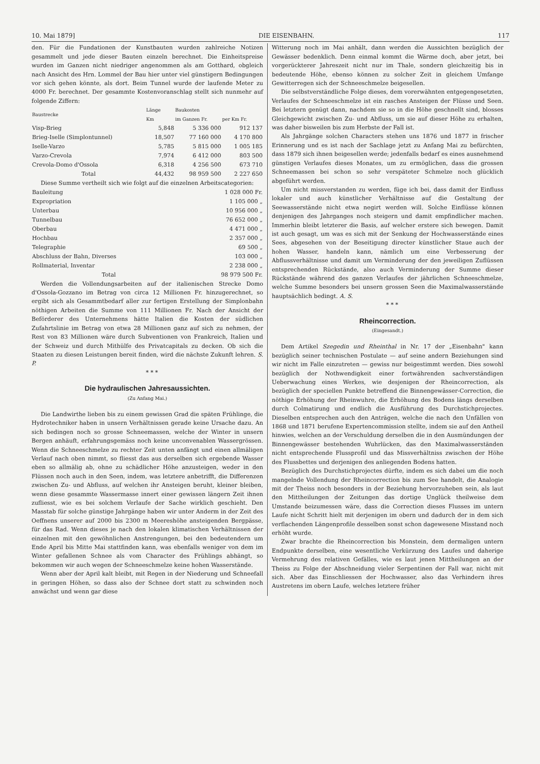10. Mai 1879] DIE EISENBAHN. 117
den. Für die Fundationen der Kunstbauten wurden zahlreiche Notizen gesammelt und jede dieser Bauten einzeln berechnet. Die Einheitspreise wurden im Ganzen nicht niedriger angenommen als am Gotthard, obgleich nach Ansicht des Hrn. Lommel der Bau hier unter viel günstigern Bedingungen vor sich gehen könnte, als dort. Beim Tunnel wurde der laufende Meter zu 4000 Fr. berechnet. Der gesammte Kostenvoranschlag stellt sich nunmehr auf folgende Ziffern:
| Baustrecke | Länge | Baukosten | |
| --- | --- | --- | --- |
| | Km | im Ganzen Fr. | per Km Fr. |
| Visp-Brieg | 5,848 | 5 336 000 | 912 137 |
| Brieg-Iselle (Simplontunnel) | 18,507 | 77 160 000 | 4 170 800 |
| Iselle-Varzo | 5,785 | 5 815 000 | 1 005 185 |
| Varzo-Crevola | 7,974 | 6 412 000 | 803 500 |
| Crevola-Domo d'Ossola | 6,318 | 4 256 500 | 673 710 |
| Total | 44,432 | 98 959 500 | 2 227 650 |
Diese Summe vertheilt sich wie folgt auf die einzelnen Arbeitscategorien:
| Bauleitung | 1 028 000 Fr. |
| Expropriation | 1 105 000 „ |
| Unterbau | 10 956 000 „ |
| Tunnelbau | 76 652 000 „ |
| Oberbau | 4 471 000 „ |
| Hochbau | 2 357 000 „ |
| Telegraphie | 69 500 „ |
| Abschluss der Bahn, Diverses | 103 000 „ |
| Rollmaterial, Inventar | 2 238 000 „ |
| Total | 98 979 500 Fr. |
Werden die Vollendungsarbeiten auf der italienischen Strecke Domo d'Ossola-Gozzano im Betrag von circa 12 Millionen Fr. hinzugerechnet, so ergibt sich als Gesammtbedarf aller zur fertigen Erstellung der Simplonbahn nöthigen Arbeiten die Summe von 111 Millionen Fr. Nach der Ansicht der Beförderer des Unternehmens hätte Italien die Kosten der südlichen Zufahrtslinie im Betrag von etwa 28 Millionen ganz auf sich zu nehmen, der Rest von 83 Millionen wäre durch Subventionen von Frankreich, Italien und der Schweiz und durch Mithülfe des Privatcapitals zu decken. Ob sich die Staaten zu diesen Leistungen bereit finden, wird die nächste Zukunft lehren. S. P.
* * *
Die hydraulischen Jahresaussichten.
(Zu Anfang Mai.)
Die Landwirthe lieben bis zu einem gewissen Grad die späten Frühlinge, die Hydrotechniker haben in unsern Verhältnissen gerade keine Ursache dazu. An sich bedingen noch so grosse Schneemassen, welche der Winter in unsern Bergen anhäuft, erfahrungsgemäss noch keine unconvenablen Wassergrössen. Wenn die Schneeschmelze zu rechter Zeit unten anfängt und einen allmäligen Verlauf nach oben nimmt, so fliesst das aus derselben sich ergebende Wasser eben so allmälig ab, ohne zu schädlicher Höhe anzusteigen, weder in den Flüssen noch auch in den Seen, indem, was letztere anbetrifft, die Differenzen zwischen Zu- und Abfluss, auf welchen ihr Ansteigen beruht, kleiner bleiben, wenn diese gesammte Wassermasse innert einer gewissen längern Zeit ihnen zufliesst, wie es bei solchem Verlaufe der Sache wirklich geschieht. Den Masstab für solche günstige Jahrgänge haben wir unter Anderm in der Zeit des Oeffnens unserer auf 2000 bis 2300 m Meereshöhe ansteigenden Bergpässe, für das Rad. Wenn dieses je nach den lokalen klimatischen Verhältnissen der einzelnen mit den gewöhnlichen Anstrengungen, bei den bedeutendern um Ende April bis Mitte Mai stattfinden kann, was ebenfalls weniger von dem im Winter gefallenen Schnee als vom Character des Frühlings abhängt, so bekommen wir auch wegen der Schneeschmelze keine hohen Wasserstände.
Wenn aber der April kalt bleibt, mit Regen in der Niederung und Schneefall in geringen Höhen, so dass also der Schnee dort statt zu schwinden noch anwächst und wenn gar diese
Witterung noch im Mai anhält, dann werden die Aussichten bezüglich der Gewässer bedenklich. Denn einmal kommt die Wärme doch, aber jetzt, bei vorgerückterer Jahreszeit nicht nur im Thale, sondern gleichzeitig bis in bedeutende Höhe, ebenso können zu solcher Zeit in gleichem Umfange Gewitterregen sich der Schneeschmelze beigesellen.
Die selbstverständliche Folge dieses, dem vorerwähnten entgegengesetzten, Verlaufes der Schneeschmelze ist ein rasches Ansteigen der Flüsse und Seen. Bei letztern genügt dann, nachdem sie so in die Höhe geschnellt sind, blosses Gleichgewicht zwischen Zu- und Abfluss, um sie auf dieser Höhe zu erhalten, was daher bisweilen bis zum Herbste der Fall ist.
Als Jahrgänge solchen Characters stehen uns 1876 und 1877 in frischer Erinnerung und es ist nach der Sachlage jetzt zu Anfang Mai zu befürchten, dass 1879 sich ihnen beigesellen werde; jedenfalls bedarf es eines ausnehmend günstigen Verlaufes dieses Monates, um zu ermöglichen, dass die grossen Schneemassen bei schon so sehr verspäteter Schmelze noch glücklich abgeführt werden.
Um nicht missverstanden zu werden, füge ich bei, dass damit der Einfluss lokaler und auch künstlicher Verhältnisse auf die Gestaltung der Seewasserstände nicht etwa negirt werden will. Solche Einflüsse können denjenigen des Jahrganges noch steigern und damit empfindlicher machen. Immerhin bleibt letzterer die Basis, auf welcher erstere sich bewegen. Damit ist auch gesagt, um was es sich mit der Senkung der Hochwasserstände eines Sees, abgesehen von der Beseitigung directer künstlicher Staue auch der hohen Wasser, handeln kann, nämlich um eine Verbesserung der Abflussverhältnisse und damit um Verminderung der den jeweiligen Zuflüssen entsprechenden Rückstände, also auch Verminderung der Summe dieser Rückstände während des ganzen Verlaufes der jährlichen Schneeschmelze, welche Summe besonders bei unsern grossen Seen die Maximalwasserstände hauptsächlich bedingt. A. S.
* * *
Rheincorrection.
(Eingesandt.)
Dem Artikel Szegedin und Rheinthal in Nr. 17 der „Eisenbahn" kann bezüglich seiner technischen Postulate — auf seine andern Beziehungen sind wir nicht im Falle einzutreten — gewiss nur beigestimmt werden. Dies sowohl bezüglich der Nothwendigkeit einer fortwährenden sachverständigen Ueberwachung eines Werkes, wie desjenigen der Rheincorrection, als bezüglich der speciellen Punkte betreffend die Binnengewässer-Correction, die nöthige Erhöhung der Rheinwuhre, die Erhöhung des Bodens längs derselben durch Colmatirung und endlich die Ausführung des Durchstichprojectes. Dieselben entsprechen auch den Anträgen, welche die nach den Unfällen von 1868 und 1871 berufene Expertencommission stellte, indem sie auf den Antheil hinwies, welchen an der Verschuldung derselben die in den Ausmündungen der Binnengewässer bestehenden Wuhrlücken, das den Maximalwasserständen nicht entsprechende Flussprofil und das Missverhältniss zwischen der Höhe des Flussbettes und derjenigen des anliegenden Bodens hatten.
Bezüglich des Durchstichprojectes dürfte, indem es sich dabei um die noch mangelnde Vollendung der Rheincorrection bis zum See handelt, die Analogie mit der Theiss noch besonders in der Beziehung hervorzuheben sein, als laut den Mittheilungen der Zeitungen das dortige Unglück theilweise dem Umstande beizumessen wäre, dass die Correction dieses Flusses im untern Laufe nicht Schritt hielt mit derjenigen im obern und dadurch der in dem sich verflachenden Längenprofile desselben sonst schon dagewesene Misstand noch erhöht wurde.
Zwar brachte die Rheincorrection bis Monstein, dem dermaligen untern Endpunkte derselben, eine wesentliche Verkürzung des Laufes und daherige Vermehrung des relativen Gefälles, wie es laut jenen Mittheilungen an der Theiss zu Folge der Abschneidung vieler Serpentinen der Fall war, nicht mit sich. Aber das Einschliessen der Hochwasser, also das Verhindern ihres Austretens im obern Laufe, welches letztere früher